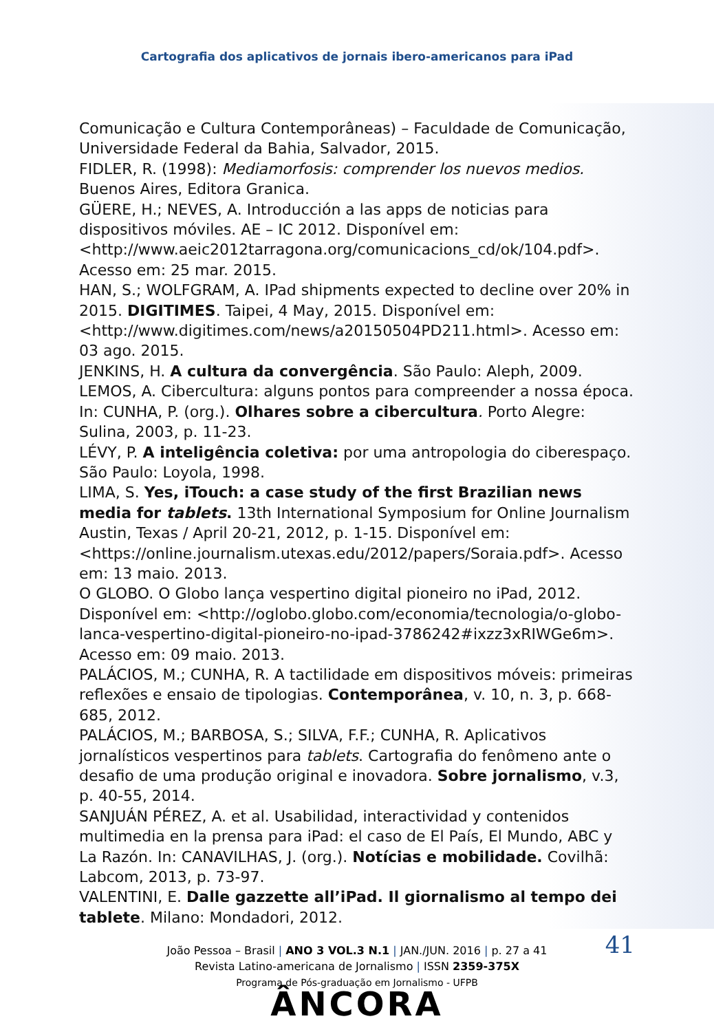Cartografia dos aplicativos de jornais ibero-americanos para iPad
Comunicação e Cultura Contemporâneas) – Faculdade de Comunicação, Universidade Federal da Bahia, Salvador, 2015.
FIDLER, R. (1998): Mediamorfosis: comprender los nuevos medios. Buenos Aires, Editora Granica.
GÜERE, H.; NEVES, A. Introducción a las apps de noticias para dispositivos móviles. AE – IC 2012. Disponível em: <http://www.aeic2012tarragona.org/comunicacions_cd/ok/104.pdf>. Acesso em: 25 mar. 2015.
HAN, S.; WOLFGRAM, A. IPad shipments expected to decline over 20% in 2015. DIGITIMES. Taipei, 4 May, 2015. Disponível em: <http://www.digitimes.com/news/a20150504PD211.html>. Acesso em: 03 ago. 2015.
JENKINS, H. A cultura da convergência. São Paulo: Aleph, 2009.
LEMOS, A. Cibercultura: alguns pontos para compreender a nossa época. In: CUNHA, P. (org.). Olhares sobre a cibercultura. Porto Alegre: Sulina, 2003, p. 11-23.
LÉVY, P. A inteligência coletiva: por uma antropologia do ciberespaço. São Paulo: Loyola, 1998.
LIMA, S. Yes, iTouch: a case study of the first Brazilian news media for tablets. 13th International Symposium for Online Journalism Austin, Texas / April 20-21, 2012, p. 1-15. Disponível em: <https://online.journalism.utexas.edu/2012/papers/Soraia.pdf>. Acesso em: 13 maio. 2013.
O GLOBO. O Globo lança vespertino digital pioneiro no iPad, 2012. Disponível em: <http://oglobo.globo.com/economia/tecnologia/o-globo-lanca-vespertino-digital-pioneiro-no-ipad-3786242#ixzz3xRIWGe6m>. Acesso em: 09 maio. 2013.
PALÁCIOS, M.; CUNHA, R. A tactilidade em dispositivos móveis: primeiras reflexões e ensaio de tipologias. Contemporânea, v. 10, n. 3, p. 668-685, 2012.
PALÁCIOS, M.; BARBOSA, S.; SILVA, F.F.; CUNHA, R. Aplicativos jornalísticos vespertinos para tablets. Cartografia do fenômeno ante o desafio de uma produção original e inovadora. Sobre jornalismo, v.3, p. 40-55, 2014.
SANJUÁN PÉREZ, A. et al. Usabilidad, interactividad y contenidos multimedia en la prensa para iPad: el caso de El País, El Mundo, ABC y La Razón. In: CANAVILHAS, J. (org.). Notícias e mobilidade. Covilhã: Labcom, 2013, p. 73-97.
VALENTINI, E. Dalle gazzette all’iPad. Il giornalismo al tempo dei tablete. Milano: Mondadori, 2012.
41 João Pessoa – Brasil | ANO 3 VOL.3 N.1 | JAN./JUN. 2016 | p. 27 a 41
Revista Latino-americana de Jornalismo | ISSN 2359-375X
Programa de Pós-graduação em Jornalismo - UFPB
ÂNCORA